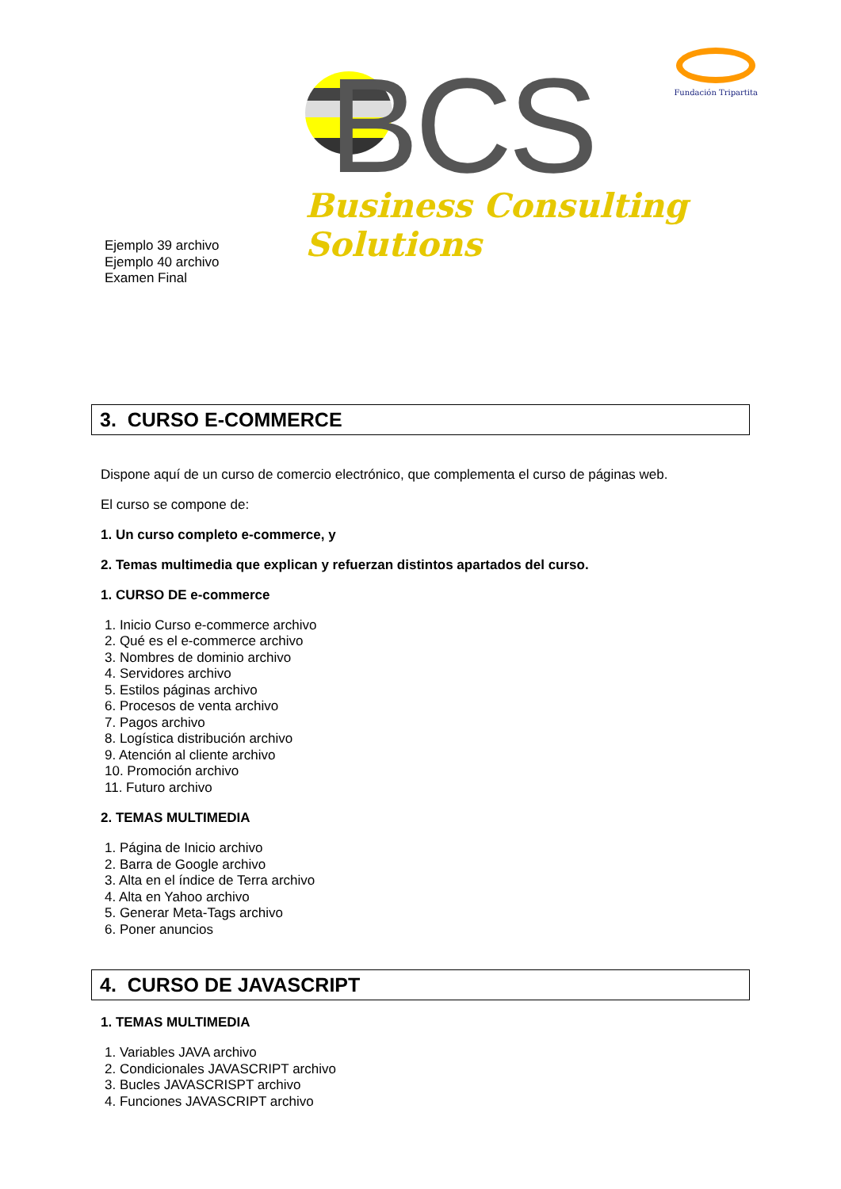BCS
Business Consulting Solutions
Fundación Tripartita
Ejemplo 39 archivo
Ejemplo 40 archivo
Examen Final
3. CURSO E-COMMERCE
Dispone aquí de un curso de comercio electrónico, que complementa el curso de páginas web.
El curso se compone de:
1. Un curso completo e-commerce, y
2. Temas multimedia que explican y refuerzan distintos apartados del curso.
1. CURSO DE e-commerce
1. Inicio Curso e-commerce archivo
2. Qué es el e-commerce archivo
3. Nombres de dominio archivo
4. Servidores archivo
5. Estilos páginas archivo
6. Procesos de venta archivo
7. Pagos archivo
8. Logística distribución archivo
9. Atención al cliente archivo
10. Promoción archivo
11. Futuro archivo
2. TEMAS MULTIMEDIA
1. Página de Inicio archivo
2. Barra de Google archivo
3. Alta en el índice de Terra archivo
4. Alta en Yahoo archivo
5. Generar Meta-Tags archivo
6. Poner anuncios
4. CURSO DE JAVASCRIPT
1. TEMAS MULTIMEDIA
1. Variables JAVA archivo
2. Condicionales JAVASCRIPT archivo
3. Bucles JAVASCRISPT archivo
4. Funciones JAVASCRIPT archivo